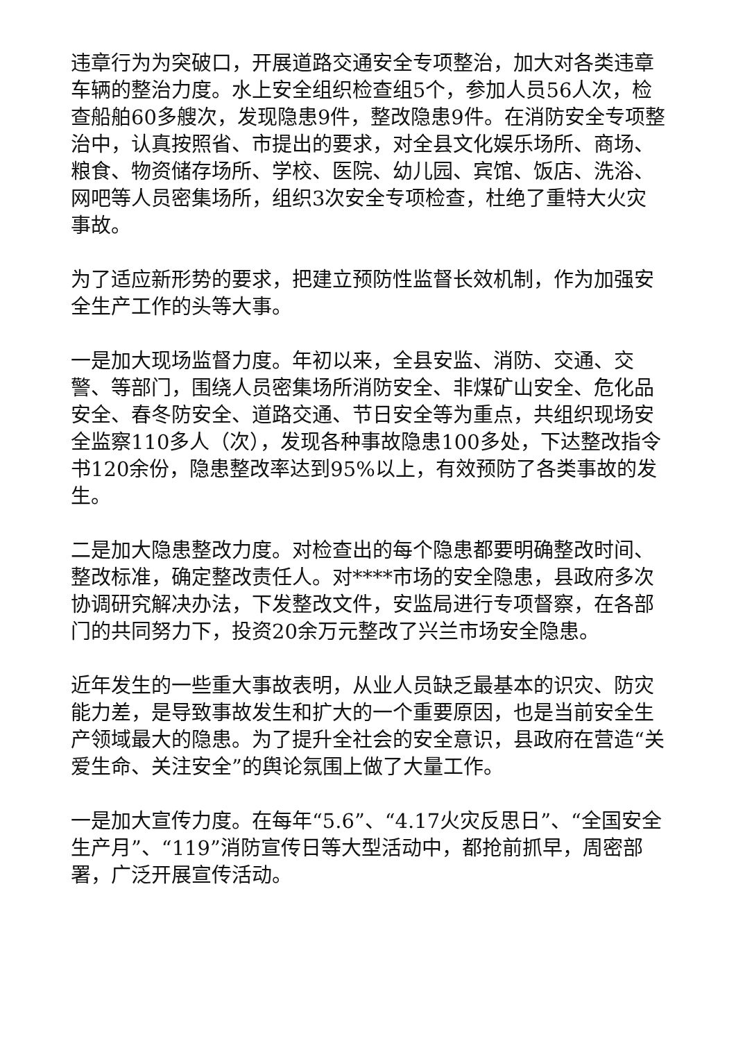违章行为为突破口，开展道路交通安全专项整治，加大对各类违章车辆的整治力度。水上安全组织检查组5个，参加人员56人次，检查船舶60多艘次，发现隐患9件，整改隐患9件。在消防安全专项整治中，认真按照省、市提出的要求，对全县文化娱乐场所、商场、粮食、物资储存场所、学校、医院、幼儿园、宾馆、饭店、洗浴、网吧等人员密集场所，组织3次安全专项检查，杜绝了重特大火灾事故。
为了适应新形势的要求，把建立预防性监督长效机制，作为加强安全生产工作的头等大事。
一是加大现场监督力度。年初以来，全县安监、消防、交通、交警、等部门，围绕人员密集场所消防安全、非煤矿山安全、危化品安全、春冬防安全、道路交通、节日安全等为重点，共组织现场安全监察110多人（次），发现各种事故隐患100多处，下达整改指令书120余份，隐患整改率达到95%以上，有效预防了各类事故的发生。
二是加大隐患整改力度。对检查出的每个隐患都要明确整改时间、整改标准，确定整改责任人。对****市场的安全隐患，县政府多次协调研究解决办法，下发整改文件，安监局进行专项督察，在各部门的共同努力下，投资20余万元整改了兴兰市场安全隐患。
近年发生的一些重大事故表明，从业人员缺乏最基本的识灾、防灾能力差，是导致事故发生和扩大的一个重要原因，也是当前安全生产领域最大的隐患。为了提升全社会的安全意识，县政府在营造“关爱生命、关注安全”的舆论氛围上做了大量工作。
一是加大宣传力度。在每年“5.6”、“4.17火灾反思日”、“全国安全生产月”、“119”消防宣传日等大型活动中，都抢前抓早，周密部署，广泛开展宣传活动。